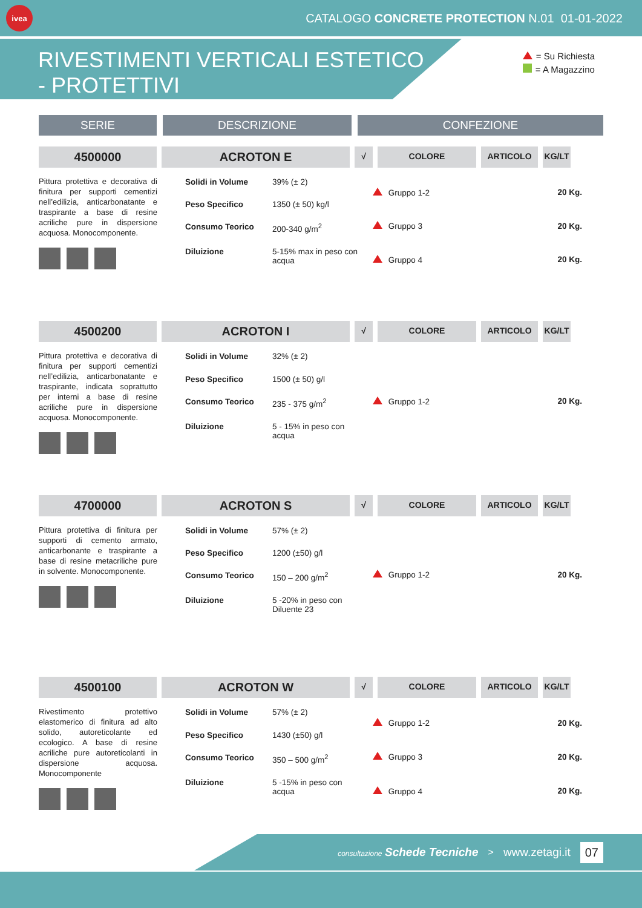ivea
CATALOGO CONCRETE PROTECTION N.01 01-01-2022
RIVESTIMENTI VERTICALI ESTETICO - PROTETTIVI
= Su Richiesta
= A Magazzino
SERIE DESCRIZIONE CONFEZIONE
4500000 ACROTON E
√ COLORE ARTICOLO KG/LT
Pittura protettiva e decorativa di finitura per supporti cementizi nell’edilizia, anticarbonatante e traspirante a base di resine acriliche pure in dispersione acquosa. Monocomponente.
| Solidi in Volume | 39% (± 2) |
| Peso Specifico | 1350 (± 50) kg/l |
| Consumo Teorico | 200-340 g/m<sup>2</sup> |
| Diluizione | 5-15% max in peso con acqua |
| Gruppo 1-2 | 20 Kg. |
| Gruppo 3 | 20 Kg. |
| Gruppo 4 | 20 Kg. |
4500200 ACROTON I
√ COLORE ARTICOLO KG/LT
Pittura protettiva e decorativa di finitura per supporti cementizi nell’edilizia, anticarbonatante e traspirante, indicata soprattutto per interni a base di resine acriliche pure in dispersione acquosa. Monocomponente.
| Solidi in Volume | 32% (± 2) |
| Peso Specifico | 1500 (± 50) g/l |
| Consumo Teorico | 235 - 375 g/m<sup>2</sup> |
| Diluizione | 5 - 15% in peso con acqua |
| Gruppo 1-2 | 20 Kg. |
4700000 ACROTON S
√ COLORE ARTICOLO KG/LT
Pittura protettiva di finitura per supporti di cemento armato, anticarbonante e traspirante a base di resine metacriliche pure in solvente. Monocomponente.
| Solidi in Volume | 57% (± 2) |
| Peso Specifico | 1200 (±50) g/l |
| Consumo Teorico | 150 – 200 g/m<sup>2</sup> |
| Diluizione | 5 -20% in peso con Diluente 23 |
| Gruppo 1-2 | 20 Kg. |
4500100 ACROTON W
√ COLORE ARTICOLO KG/LT
Rivestimento protettivo elastomerico di finitura ad alto solido, autoreticolante ed ecologico. A base di resine acriliche pure autoreticolanti in dispersione acquosa. Monocomponente
| Solidi in Volume | 57% (± 2) |
| Peso Specifico | 1430 (±50) g/l |
| Consumo Teorico | 350 – 500 g/m<sup>2</sup> |
| Diluizione | 5 -15% in peso con acqua |
| Gruppo 1-2 | 20 Kg. |
| Gruppo 3 | 20 Kg. |
| Gruppo 4 | 20 Kg. |
consultazione Schede Tecniche > www.zetagi.it 07